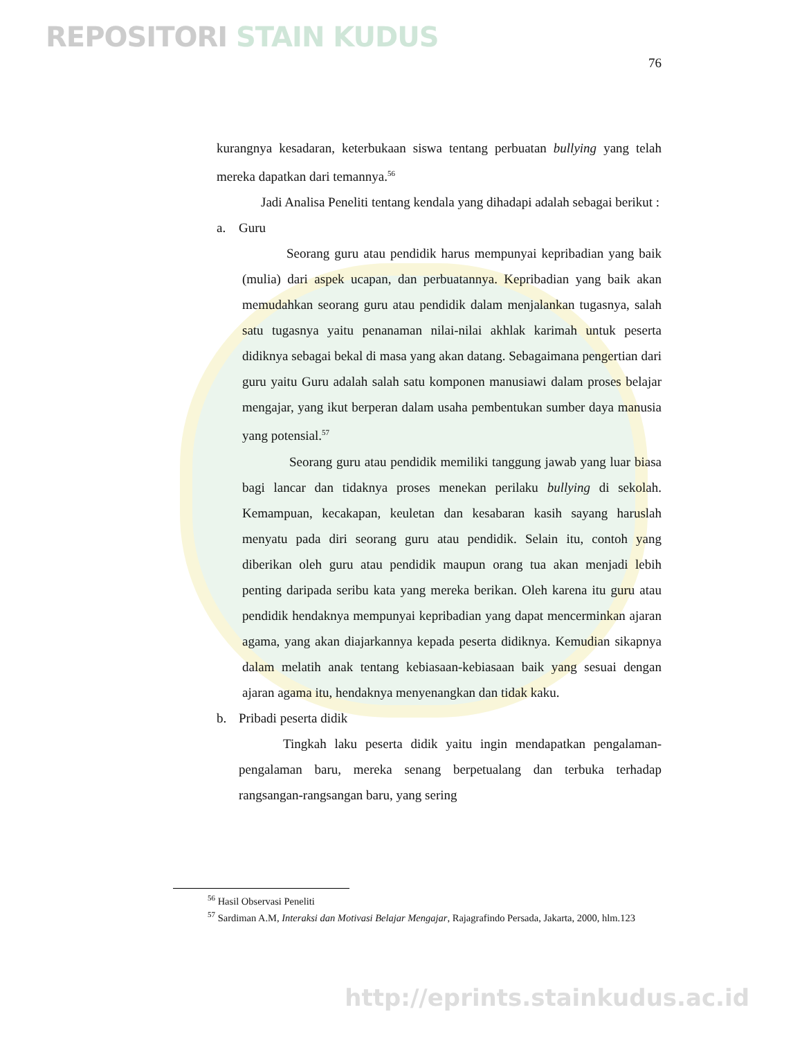REPOSITORI STAIN KUDUS
76
kurangnya kesadaran, keterbukaan siswa tentang perbuatan bullying yang telah mereka dapatkan dari temannya.<sup>56</sup>
Jadi Analisa Peneliti tentang kendala yang dihadapi adalah sebagai berikut :
a. Guru
Seorang guru atau pendidik harus mempunyai kepribadian yang baik (mulia) dari aspek ucapan, dan perbuatannya. Kepribadian yang baik akan memudahkan seorang guru atau pendidik dalam menjalankan tugasnya, salah satu tugasnya yaitu penanaman nilai-nilai akhlak karimah untuk peserta didiknya sebagai bekal di masa yang akan datang. Sebagaimana pengertian dari guru yaitu Guru adalah salah satu komponen manusiawi dalam proses belajar mengajar, yang ikut berperan dalam usaha pembentukan sumber daya manusia yang potensial.<sup>57</sup>
Seorang guru atau pendidik memiliki tanggung jawab yang luar biasa bagi lancar dan tidaknya proses menekan perilaku bullying di sekolah. Kemampuan, kecakapan, keuletan dan kesabaran kasih sayang haruslah menyatu pada diri seorang guru atau pendidik. Selain itu, contoh yang diberikan oleh guru atau pendidik maupun orang tua akan menjadi lebih penting daripada seribu kata yang mereka berikan. Oleh karena itu guru atau pendidik hendaknya mempunyai kepribadian yang dapat mencerminkan ajaran agama, yang akan diajarkannya kepada peserta didiknya. Kemudian sikapnya dalam melatih anak tentang kebiasaan-kebiasaan baik yang sesuai dengan ajaran agama itu, hendaknya menyenangkan dan tidak kaku.
b. Pribadi peserta didik
Tingkah laku peserta didik yaitu ingin mendapatkan pengalaman-pengalaman baru, mereka senang berpetualang dan terbuka terhadap rangsangan-rangsangan baru, yang sering
<sup>56</sup> Hasil Observasi Peneliti
<sup>57</sup> Sardiman A.M, Interaksi dan Motivasi Belajar Mengajar, Rajagrafindo Persada, Jakarta, 2000, hlm.123
http://eprints.stainkudus.ac.id